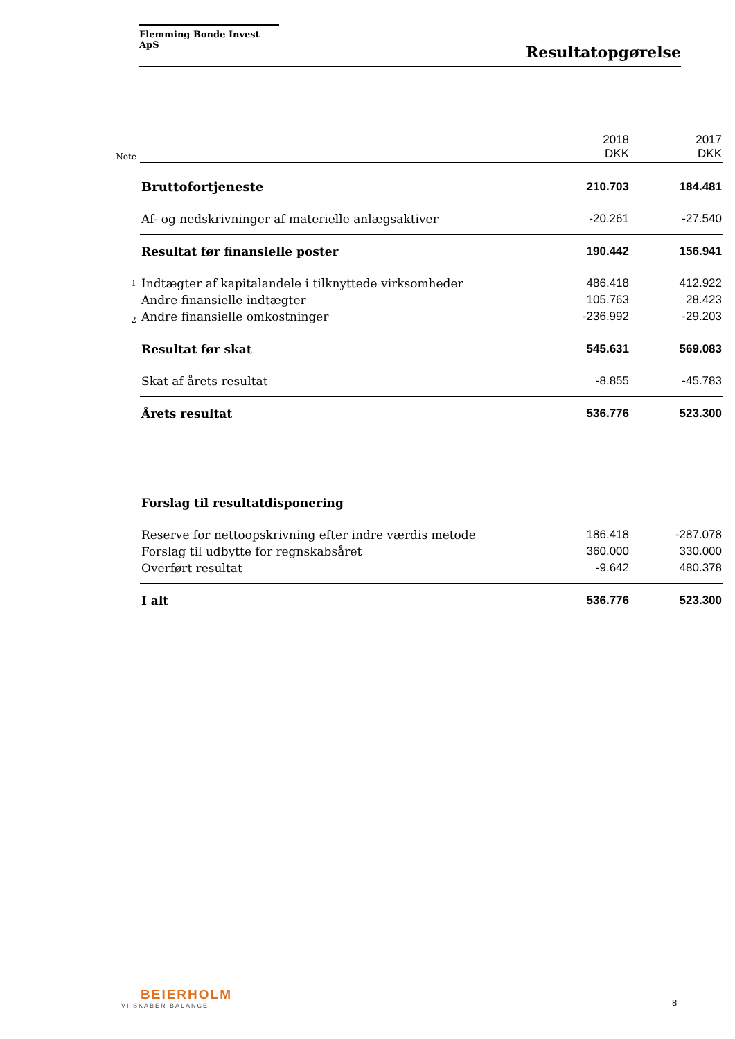Flemming Bonde Invest ApS
Resultatopgørelse
| Note | | 2018 DKK | 2017 DKK |
| | Bruttofortjeneste | 210.703 | 184.481 |
| | Af- og nedskrivninger af materielle anlægsaktiver | -20.261 | -27.540 |
| | Resultat før finansielle poster | 190.442 | 156.941 |
| 1 | Indtægter af kapitalandele i tilknyttede virksomheder | 486.418 | 412.922 |
| | Andre finansielle indtægter | 105.763 | 28.423 |
| 2 | Andre finansielle omkostninger | -236.992 | -29.203 |
| | Resultat før skat | 545.631 | 569.083 |
| | Skat af årets resultat | -8.855 | -45.783 |
| | Årets resultat | 536.776 | 523.300 |
| | Forslag til resultatdisponering | | |
| | Reserve for nettoopskrivning efter indre værdis metode | 186.418 | -287.078 |
| | Forslag til udbytte for regnskabsåret | 360.000 | 330.000 |
| | Overført resultat | -9.642 | 480.378 |
| | I alt | 536.776 | 523.300 |
BEIERHOLM
VI SKABER BALANCE
8